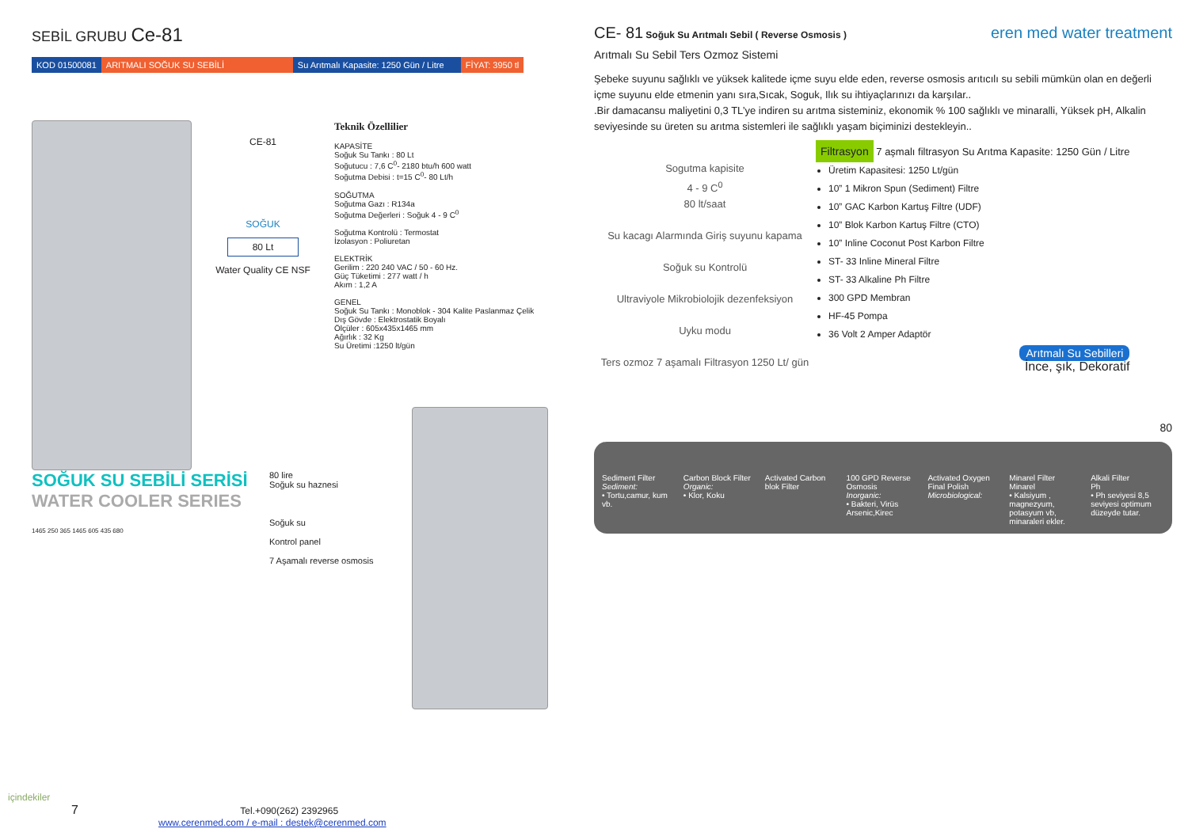SEBİL GRUBU Ce-81
KOD 01500081 ARITMALI SOĞUK SU SEBİLİ Su Arıtmalı Kapasite: 1250 Gün / Litre
FİYAT: 3950 tl
CE-81
SOĞUK
80 Lt
Water Quality CE NSF
Teknik Özellilier
KAPASİTE
Soğuk Su Tankı : 80 Lt
Soğutucu : 7,6 C<sup>0</sup>- 2180 btu/h 600 watt
Soğutma Debisi : t=15 C<sup>0</sup>- 80 Lt/h
SOĞUTMA
Soğutma Gazı : R134a
Soğutma Değerleri : Soğuk 4 - 9 C<sup>0</sup>
Soğutma Kontrolü : Termostat
İzolasyon : Poliuretan
ELEKTRİK
Gerilim : 220 240 VAC / 50 - 60 Hz.
Güç Tüketimi : 277 watt / h
Akım : 1,2 A
GENEL
Soğuk Su Tankı : Monoblok - 304 Kalite Paslanmaz Çelik
Dış Gövde : Elektrostatik Boyalı
Ölçüler : 605x435x1465 mm
Ağırlık : 32 Kg
Su Üretimi :1250 lt/gün
SOĞUK SU SEBİLİ SERİSİ
WATER COOLER SERIES
1465 250 365 1465 605 435 680
80 lire
Soğuk su haznesi
Soğuk su
Kontrol panel
7 Aşamalı reverse osmosis
CE- 81 Soğuk Su Arıtmalı Sebil ( Reverse Osmosis ) eren med water treatment
Arıtmalı Su Sebil Ters Ozmoz Sistemi
Şebeke suyunu sağlıklı ve yüksek kalitede içme suyu elde eden, reverse osmosis arıtıcılı su sebili mümkün olan en değerli içme suyunu elde etmenin yanı sıra,Sıcak, Soguk, Ilık su ihtiyaçlarınızı da karşılar..
.Bir damacansu maliyetini 0,3 TL’ye indiren su arıtma sisteminiz, ekonomik % 100 sağlıklı ve minaralli, Yüksek pH, Alkalin seviyesinde su üreten su arıtma sistemleri ile sağlıklı yaşam biçiminizi destekleyin..
Sogutma kapisite
4 - 9 C<sup>0</sup>
80 lt/saat
Su kacagı Alarmında Giriş suyunu kapama
Soğuk su Kontrolü
Ultraviyole Mikrobiolojik dezenfeksiyon
Uyku modu
Ters ozmoz 7 aşamalı Filtrasyon 1250 Lt/ gün
Filtrasyon 7 aşmalı filtrasyon Su Arıtma Kapasite: 1250 Gün / Litre
Üretim Kapasitesi: 1250 Lt/gün
10” 1 Mikron Spun (Sediment) Filtre
10” GAC Karbon Kartuş Filtre (UDF)
10” Blok Karbon Kartuş Filtre (CTO)
10” Inline Coconut Post Karbon Filtre
ST- 33 Inline Mineral Filtre
ST- 33 Alkaline Ph Filtre
300 GPD Membran
HF-45 Pompa
36 Volt 2 Amper Adaptör
Arıtmalı Su Sebilleri
İnce, şık, Dekoratif
80
Sediment Filter
Sediment:
• Tortu,camur, kum vb.
Carbon Block Filter
Organic:
• Klor, Koku
Activated Carbon blok Filter 100 GPD Reverse Osmosis
Inorganic:
• Bakteri, Virüs Arsenic,Kirec
Activated Oxygen Final Polish
Microbiological:
Minarel Filter
Minarel
• Kalsiyum , magnezyum, potasyum vb, minaraleri ekler.
Alkali Filter
Ph
• Ph seviyesi 8,5 seviyesi optimum düzeyde tutar.
içindekiler
7 Tel.+090(262) 2392965
www.cerenmed.com / e-mail : destek@cerenmed.com